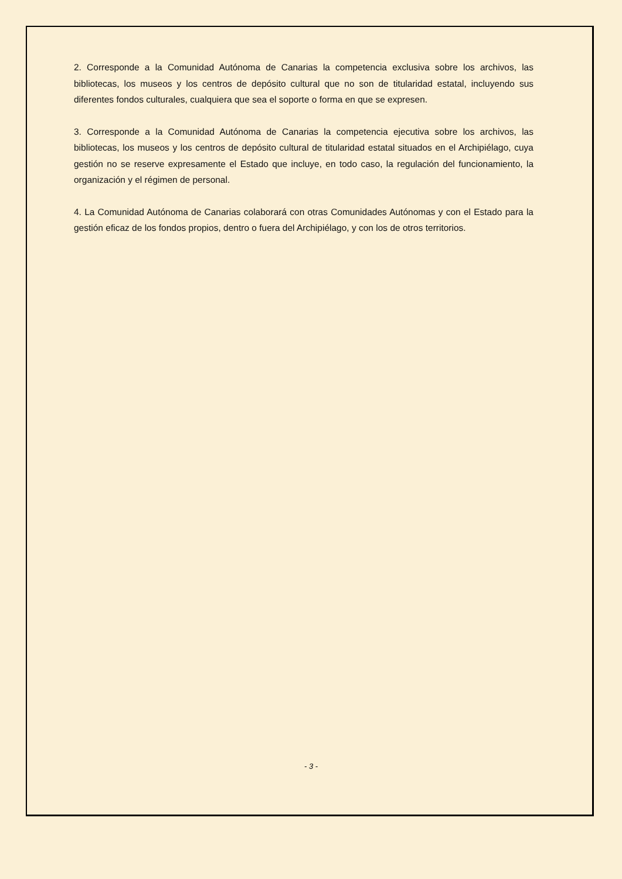2. Corresponde a la Comunidad Autónoma de Canarias la competencia exclusiva sobre los archivos, las bibliotecas, los museos y los centros de depósito cultural que no son de titularidad estatal, incluyendo sus diferentes fondos culturales, cualquiera que sea el soporte o forma en que se expresen.
3. Corresponde a la Comunidad Autónoma de Canarias la competencia ejecutiva sobre los archivos, las bibliotecas, los museos y los centros de depósito cultural de titularidad estatal situados en el Archipiélago, cuya gestión no se reserve expresamente el Estado que incluye, en todo caso, la regulación del funcionamiento, la organización y el régimen de personal.
4. La Comunidad Autónoma de Canarias colaborará con otras Comunidades Autónomas y con el Estado para la gestión eficaz de los fondos propios, dentro o fuera del Archipiélago, y con los de otros territorios.
- 3 -